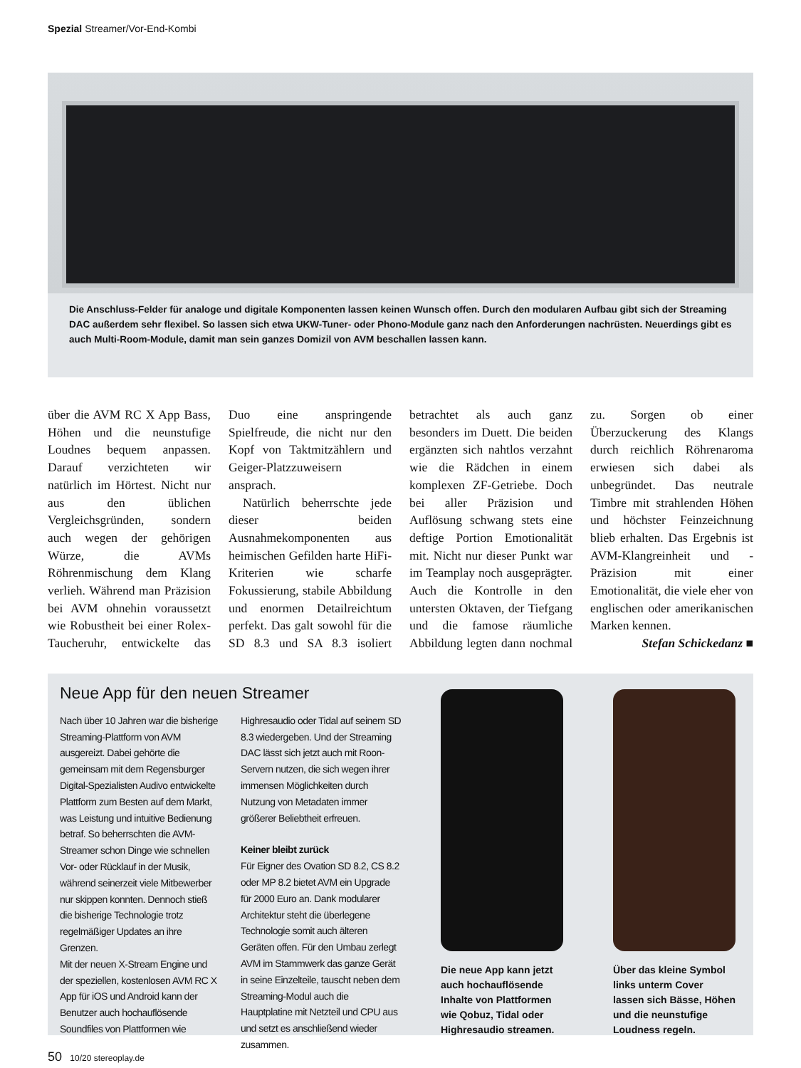Spezial Streamer/Vor-End-Kombi
Die Anschluss-Felder für analoge und digitale Komponenten lassen keinen Wunsch offen. Durch den modularen Aufbau gibt sich der Streaming DAC außerdem sehr flexibel. So lassen sich etwa UKW-Tuner- oder Phono-Module ganz nach den Anforderungen nachrüsten. Neuerdings gibt es auch Multi-Room-Module, damit man sein ganzes Domizil von AVM beschallen lassen kann.
über die AVM RC X App Bass, Höhen und die neunstufige Loudnes bequem anpassen. Darauf verzichteten wir natürlich im Hörtest. Nicht nur aus den üblichen Vergleichsgründen, sondern auch wegen der gehörigen Würze, die AVMs Röhrenmischung dem Klang verlieh. Während man Präzision bei AVM ohnehin voraussetzt wie Robustheit bei einer Rolex-Taucheruhr, entwickelte das Duo eine anspringende Spielfreude, die nicht nur den Kopf von Taktmitzählern und Geiger-Platzzuweisern ansprach.
Natürlich beherrschte jede dieser beiden Ausnahmekomponenten aus heimischen Gefilden harte HiFi-Kriterien wie scharfe Fokussierung, stabile Abbildung und enormen Detailreichtum perfekt. Das galt sowohl für die SD 8.3 und SA 8.3 isoliert betrachtet als auch ganz besonders im Duett. Die beiden ergänzten sich nahtlos verzahnt wie die Rädchen in einem komplexen ZF-Getriebe. Doch bei aller Präzision und Auflösung schwang stets eine deftige Portion Emotionalität mit. Nicht nur dieser Punkt war im Teamplay noch ausgeprägter. Auch die Kontrolle in den untersten Oktaven, der Tiefgang und die famose räumliche Abbildung legten dann nochmal zu. Sorgen ob einer Überzuckerung des Klangs durch reichlich Röhrenaroma erwiesen sich dabei als unbegründet. Das neutrale Timbre mit strahlenden Höhen und höchster Feinzeichnung blieb erhalten. Das Ergebnis ist AVM-Klangreinheit und -Präzision mit einer Emotionalität, die viele eher von englischen oder amerikanischen Marken kennen.
Stefan Schickedanz ■
Neue App für den neuen Streamer
Nach über 10 Jahren war die bisherige Streaming-Plattform von AVM ausgereizt. Dabei gehörte die gemeinsam mit dem Regensburger Digital-Spezialisten Audivo entwickelte Plattform zum Besten auf dem Markt, was Leistung und intuitive Bedienung betraf. So beherrschten die AVM-Streamer schon Dinge wie schnellen Vor- oder Rücklauf in der Musik, während seinerzeit viele Mitbewerber nur skippen konnten. Dennoch stieß die bisherige Technologie trotz regelmäßiger Updates an ihre Grenzen.
Mit der neuen X-Stream Engine und der speziellen, kostenlosen AVM RC X App für iOS und Android kann der Benutzer auch hochauflösende Soundfiles von Plattformen wie Highresaudio oder Tidal auf seinem SD 8.3 wiedergeben. Und der Streaming DAC lässt sich jetzt auch mit Roon-Servern nutzen, die sich wegen ihrer immensen Möglichkeiten durch Nutzung von Metadaten immer größerer Beliebtheit erfreuen.
Keiner bleibt zurück
Für Eigner des Ovation SD 8.2, CS 8.2 oder MP 8.2 bietet AVM ein Upgrade für 2000 Euro an. Dank modularer Architektur steht die überlegene Technologie somit auch älteren Geräten offen. Für den Umbau zerlegt AVM im Stammwerk das ganze Gerät in seine Einzelteile, tauscht neben dem Streaming-Modul auch die Hauptplatine mit Netzteil und CPU aus und setzt es anschließend wieder zusammen.
Die neue App kann jetzt auch hochauflösende Inhalte von Plattformen wie Qobuz, Tidal oder Highresaudio streamen.
Über das kleine Symbol links unterm Cover lassen sich Bässe, Höhen und die neunstufige Loudness regeln.
50 10/20 stereoplay.de